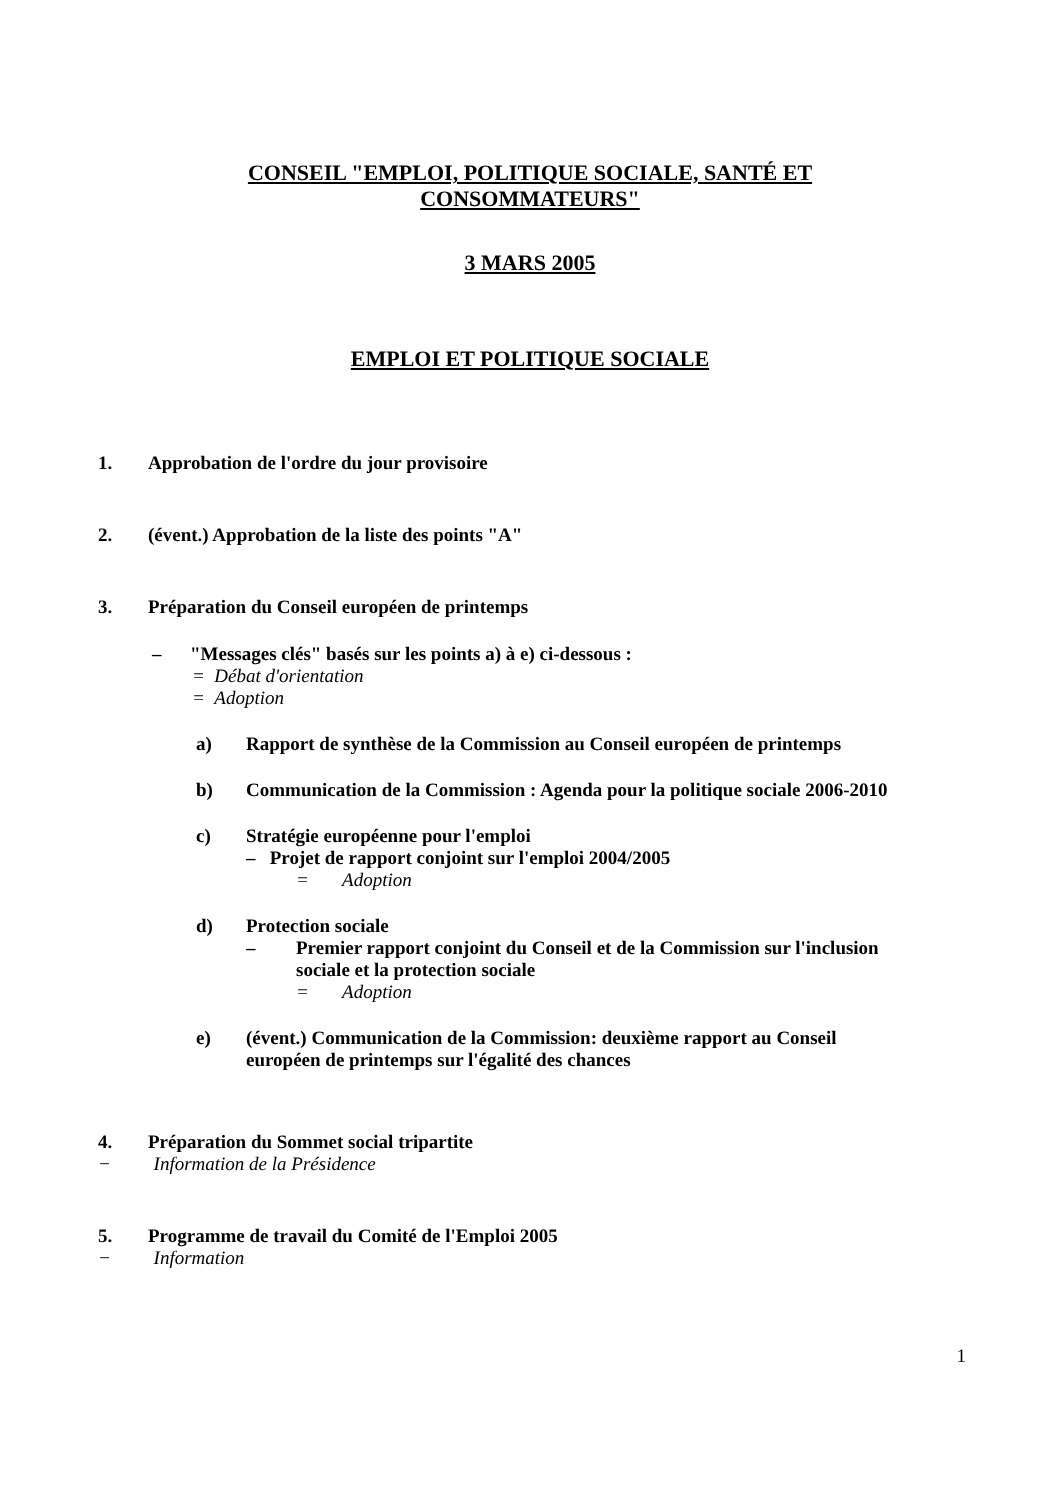CONSEIL "EMPLOI, POLITIQUE SOCIALE, SANTÉ ET
CONSOMMATEURS"
3 MARS 2005
EMPLOI ET POLITIQUE SOCIALE
1. Approbation de l'ordre du jour provisoire
2. (évent.) Approbation de la liste des points "A"
3. Préparation du Conseil européen de printemps
– "Messages clés" basés sur les points a) à e) ci-dessous :
= Débat d'orientation
= Adoption
a) Rapport de synthèse de la Commission au Conseil européen de printemps
b) Communication de la Commission : Agenda pour la politique sociale 2006-2010
c) Stratégie européenne pour l'emploi
– Projet de rapport conjoint sur l'emploi 2004/2005
= Adoption
d) Protection sociale
– Premier rapport conjoint du Conseil et de la Commission sur l'inclusion
sociale et la protection sociale
= Adoption
e) (évent.) Communication de la Commission: deuxième rapport au Conseil
européen de printemps sur l'égalité des chances
4. Préparation du Sommet social tripartite
− Information de la Présidence
5. Programme de travail du Comité de l'Emploi 2005
− Information
1